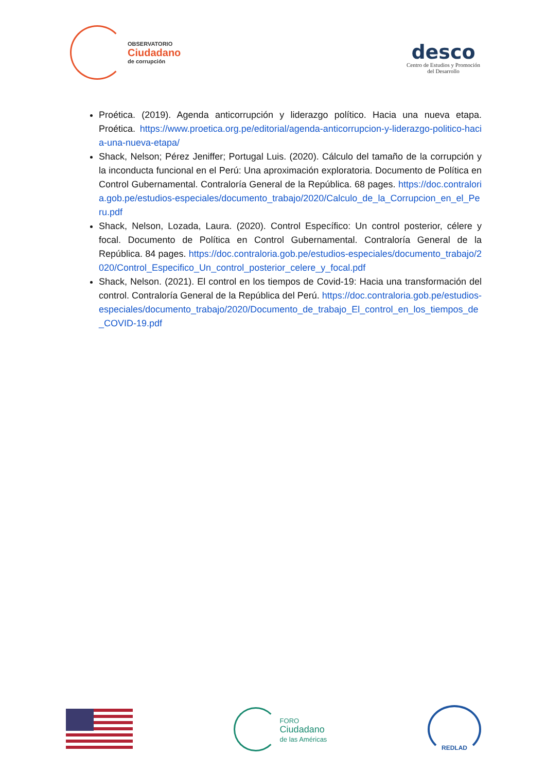OBSERVATORIO
Ciudadano
de corrupción
desco
Centro de Estudios y Promoción
del Desarrollo
Proética. (2019). Agenda anticorrupción y liderazgo político. Hacia una nueva etapa. Proética. https://www.proetica.org.pe/editorial/agenda-anticorrupcion-y-liderazgo-politico-hacia-una-nueva-etapa/
Shack, Nelson; Pérez Jeniffer; Portugal Luis. (2020). Cálculo del tamaño de la corrupción y la inconducta funcional en el Perú: Una aproximación exploratoria. Documento de Política en Control Gubernamental. Contraloría General de la República. 68 pages. https://doc.contraloria.gob.pe/estudios-especiales/documento_trabajo/2020/Calculo_de_la_Corrupcion_en_el_Peru.pdf
Shack, Nelson, Lozada, Laura. (2020). Control Específico: Un control posterior, célere y focal. Documento de Política en Control Gubernamental. Contraloría General de la República. 84 pages. https://doc.contraloria.gob.pe/estudios-especiales/documento_trabajo/2020/Control_Especifico_Un_control_posterior_celere_y_focal.pdf
Shack, Nelson. (2021). El control en los tiempos de Covid-19: Hacia una transformación del control. Contraloría General de la República del Perú. https://doc.contraloria.gob.pe/estudios-especiales/documento_trabajo/2020/Documento_de_trabajo_El_control_en_los_tiempos_de_COVID-19.pdf
FORO
Ciudadano
de las Américas
REDLAD